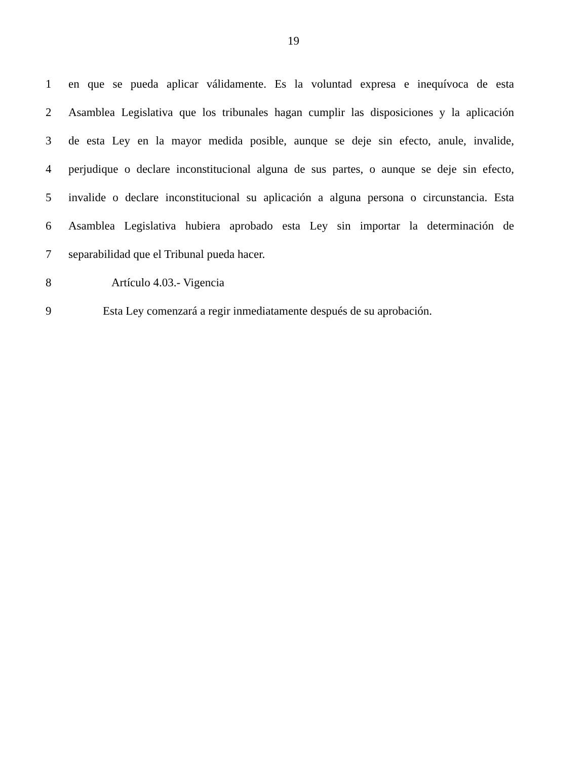19
1
en que se pueda aplicar válidamente. Es la voluntad expresa e inequívoca de esta
2
Asamblea Legislativa que los tribunales hagan cumplir las disposiciones y la aplicación
3
de esta Ley en la mayor medida posible, aunque se deje sin efecto, anule, invalide,
4
perjudique o declare inconstitucional alguna de sus partes, o aunque se deje sin efecto,
5
invalide o declare inconstitucional su aplicación a alguna persona o circunstancia. Esta
6
Asamblea Legislativa hubiera aprobado esta Ley sin importar la determinación de
7 separabilidad que el Tribunal pueda hacer.
8 Artículo 4.03.- Vigencia
9
Esta Ley comenzará a regir inmediatamente después de su aprobación.